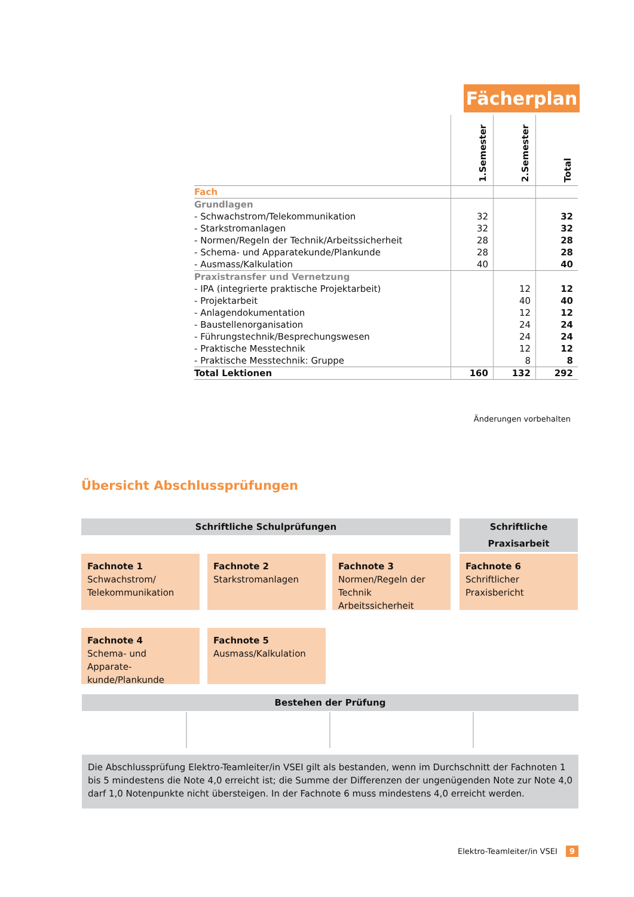Fächerplan
| | 1.Semester | 2.Semester | Total |
| --- | --- | --- | --- |
| Fach | | | |
| Grundlagen | | | |
| - Schwachstrom/Telekommunikation | 32 | | 32 |
| - Starkstromanlagen | 32 | | 32 |
| - Normen/Regeln der Technik/Arbeitssicherheit | 28 | | 28 |
| - Schema- und Apparatekunde/Plankunde | 28 | | 28 |
| - Ausmass/Kalkulation | 40 | | 40 |
| Praxistransfer und Vernetzung | | | |
| - IPA (integrierte praktische Projektarbeit) | | 12 | 12 |
| - Projektarbeit | | 40 | 40 |
| - Anlagendokumentation | | 12 | 12 |
| - Baustellenorganisation | | 24 | 24 |
| - Führungstechnik/Besprechungswesen | | 24 | 24 |
| - Praktische Messtechnik | | 12 | 12 |
| - Praktische Messtechnik: Gruppe | | 8 | 8 |
| Total Lektionen | 160 | 132 | 292 |
Änderungen vorbehalten
Übersicht Abschlussprüfungen
Schriftliche Schulprüfungen
Schriftliche Praxisarbeit
Fachnote 1
Schwachstrom/ Telekommunikation
Fachnote 2
Starkstromanlagen
Fachnote 3
Normen/Regeln der Technik Arbeitssicherheit
Fachnote 6
Schriftlicher Praxisbericht
Fachnote 4
Schema- und Apparate-kunde/Plankunde
Fachnote 5
Ausmass/Kalkulation
Bestehen der Prüfung
Die Abschlussprüfung Elektro-Teamleiter/in VSEI gilt als bestanden, wenn im Durchschnitt der Fachnoten 1 bis 5 mindestens die Note 4,0 erreicht ist; die Summe der Differenzen der ungenügenden Note zur Note 4,0 darf 1,0 Notenpunkte nicht übersteigen. In der Fachnote 6 muss mindestens 4,0 erreicht werden.
Elektro-Teamleiter/in VSEI 9